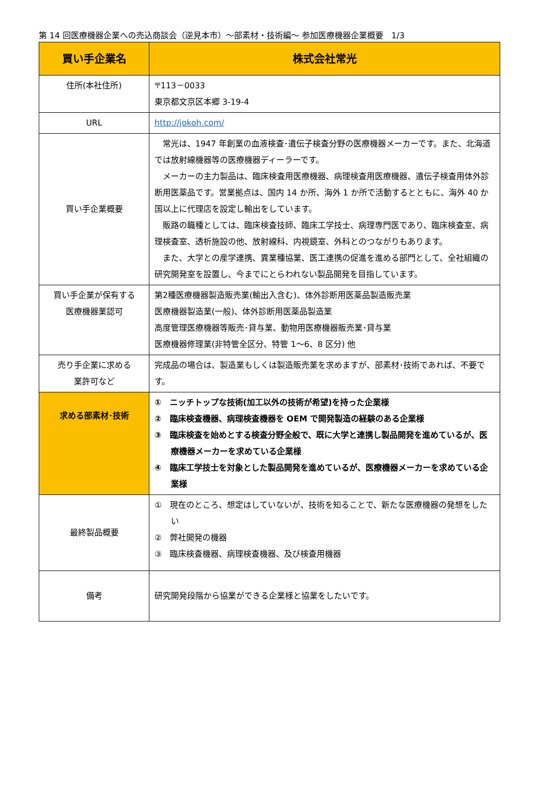第 14 回医療機器企業への売込商談会（逆見本市）～部素材・技術編～ 参加医療機器企業概要　1/3
| 買い手企業名 | 株式会社常光 |
| --- | --- |
| 住所(本社住所) | 〒113－0033 東京都文京区本郷 3-19-4 |
| URL | http://jokoh.com/ |
| 買い手企業概要 | 常光は、1947 年創業の血液検査･遺伝子検査分野の医療機器メーカーです。また、北海道では放射線機器等の医療機器ディーラーです。 メーカーの主力製品は、臨床検査用医療機器、病理検査用医療機器、遺伝子検査用体外診断用医薬品です。営業拠点は、国内 14 か所、海外 1 か所で活動するとともに、海外 40 か国以上に代理店を設定し輸出をしています。 販路の職種としては、臨床検査技師、臨床工学技士、病理専門医であり、臨床検査室、病理検査室、透析施設の他、放射線科、内視鏡室、外科とのつながりもあります。 また、大学との産学連携、異業種協業、医工連携の促進を進める部門として、全社組織の研究開発室を設置し、今までにとらわれない製品開発を目指しています。 |
| 買い手企業が保有する 医療機器業認可 | 第2種医療機器製造販売業(輸出入含む)、体外診断用医薬品製造販売業 医療機器製造業(一般)、体外診断用医薬品製造業 高度管理医療機器等販売･貸与業、動物用医療機器販売業･貸与業 医療機器修理業(非特管全区分、特管 1～6、8 区分) 他 |
| 売り手企業に求める 業許可など | 完成品の場合は、製造業もしくは製造販売業を求めますが、部素材･技術であれば、不要です。 |
| 求める部素材･技術 | ① ニッチトップな技術(加工以外の技術が希望)を持った企業様 ② 臨床検査機器、病理検査機器を OEM で開発製造の経験のある企業様 ③ 臨床検査を始めとする検査分野全般で、既に大学と連携し製品開発を進めているが、医療機器メーカーを求めている企業様 ④ 臨床工学技士を対象とした製品開発を進めているが、医療機器メーカーを求めている企業様 |
| 最終製品概要 | ① 現在のところ、想定はしていないが、技術を知ることで、新たな医療機器の発想をしたい ② 弊社開発の機器 ③ 臨床検査機器、病理検査機器、及び検査用機器 |
| 備考 | 研究開発段階から協業ができる企業様と協業をしたいです。 |